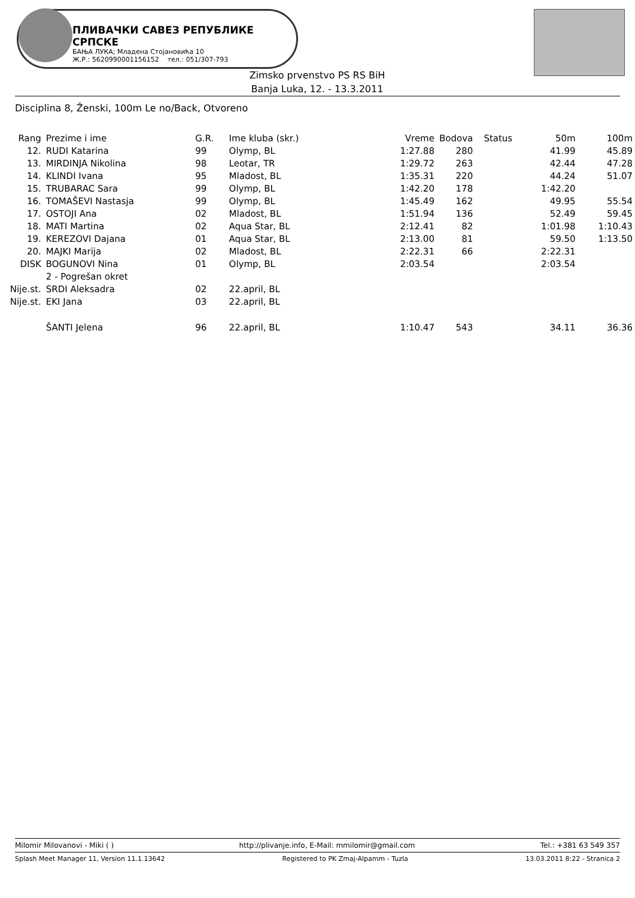ПЛИВАЧКИ САВЕЗ РЕПУБЛИКЕ СРПСКЕ
БАЊА ЛУКА; Младена Стојановића 10
Ж.Р.: 5620990001156152 тел.: 051/307-793
Zimsko prvenstvo PS RS BiH
Banja Luka, 12. - 13.3.2011
Disciplina 8, Ženski, 100m Le no/Back, Otvoreno
| Rang | Prezime i ime | G.R. | Ime kluba (skr.) | Vreme | Bodova | Status | 50m | 100m |
| --- | --- | --- | --- | --- | --- | --- | --- | --- |
| 12. | RUDI Katarina | 99 | Olymp, BL | 1:27.88 | 280 | | 41.99 | 45.89 |
| 13. | MIRDINJA Nikolina | 98 | Leotar, TR | 1:29.72 | 263 | | 42.44 | 47.28 |
| 14. | KLINDI Ivana | 95 | Mladost, BL | 1:35.31 | 220 | | 44.24 | 51.07 |
| 15. | TRUBARAC Sara | 99 | Olymp, BL | 1:42.20 | 178 | | 1:42.20 | |
| 16. | TOMAŠEVI Nastasja | 99 | Olymp, BL | 1:45.49 | 162 | | 49.95 | 55.54 |
| 17. | OSTOJI Ana | 02 | Mladost, BL | 1:51.94 | 136 | | 52.49 | 59.45 |
| 18. | MATI Martina | 02 | Aqua Star, BL | 2:12.41 | 82 | | 1:01.98 | 1:10.43 |
| 19. | KEREZOVI Dajana | 01 | Aqua Star, BL | 2:13.00 | 81 | | 59.50 | 1:13.50 |
| 20. | MAJKI Marija | 02 | Mladost, BL | 2:22.31 | 66 | | 2:22.31 | |
| DISK | BOGUNOVI Nina | 01 | Olymp, BL | 2:03.54 | | | 2:03.54 | |
| | 2 - Pogrešan okret | | | | | | | |
| Nije.st. | SRDI Aleksadra | 02 | 22.april, BL | | | | | |
| Nije.st. | EKI Jana | 03 | 22.april, BL | | | | | |
| | ŠANTI Jelena | 96 | 22.april, BL | 1:10.47 | 543 | | 34.11 | 36.36 |
Milomir Milovanovi - Miki ( ) http://plivanje.info, E-Mail: mmilomir@gmail.com Tel.: +381 63 549 357
Splash Meet Manager 11, Version 11.1.13642 Registered to PK Zmaj-Alpamm - Tuzla 13.03.2011 8:22 - Stranica 2